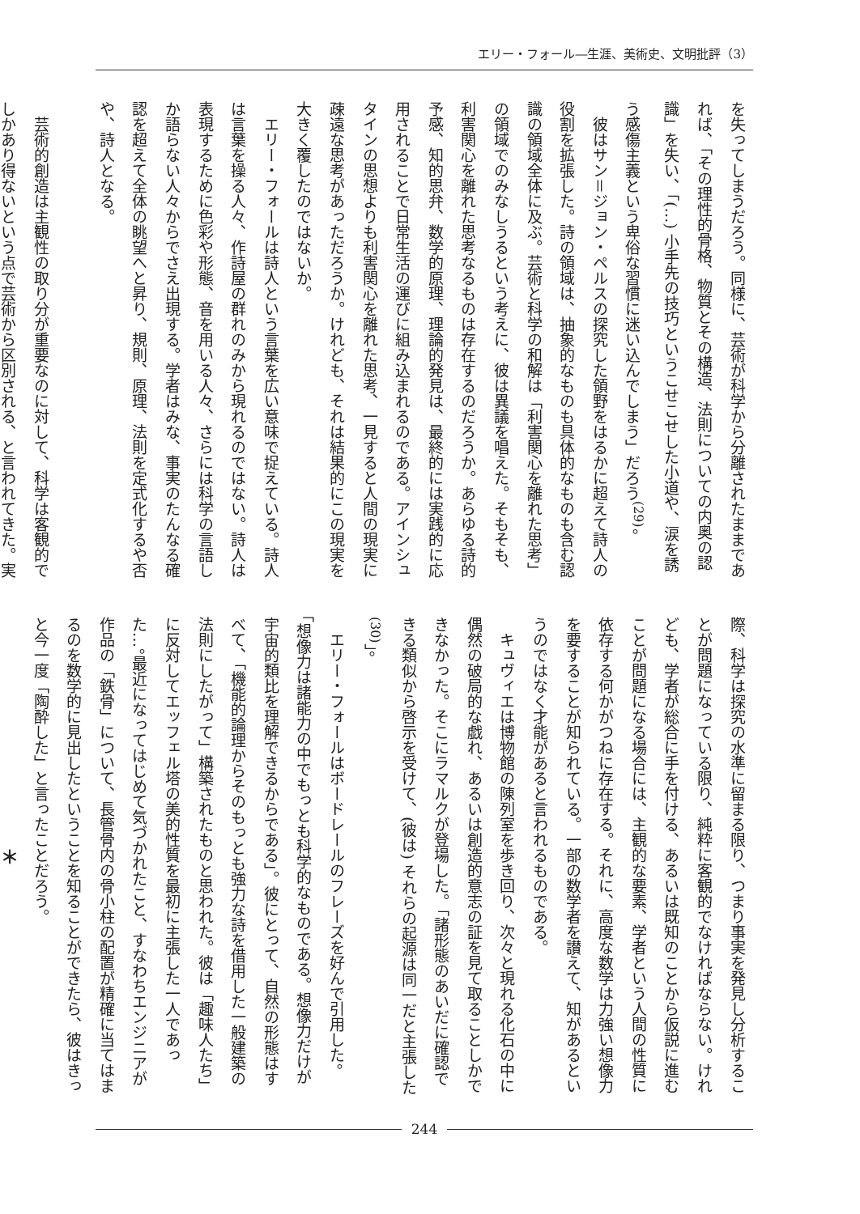エリー・フォール―生涯、美術史、文明批評（3）
を失ってしまうだろう。同様に、芸術が科学から分離されたままであれば、「その理性的骨格、物質とその構造、法則についての内奥の認識」を失い、「(…) 小手先の技巧というこせこせした小道や、涙を誘う感傷主義という卑俗な習慣に迷い込んでしまう」だろう<sup>(29)</sup>。
彼はサン＝ジョン・ペルスの探究した領野をはるかに超えて詩人の役割を拡張した。詩の領域は、抽象的なものも具体的なものも含む認識の領域全体に及ぶ。芸術と科学の和解は「利害関心を離れた思考」の領域でのみなしうるという考えに、彼は異議を唱えた。そもそも、利害関心を離れた思考なるものは存在するのだろうか。あらゆる詩的予感、知的思弁、数学的原理、理論的発見は、最終的には実践的に応用されることで日常生活の運びに組み込まれるのである。アインシュタインの思想よりも利害関心を離れた思考、一見すると人間の現実に疎遠な思考があっただろうか。けれども、それは結果的にこの現実を大きく覆したのではないか。
エリー・フォールは詩人という言葉を広い意味で捉えている。詩人は言葉を操る人々、作詩屋の群れのみから現れるのではない。詩人は表現するために色彩や形態、音を用いる人々、さらには科学の言語しか語らない人々からでさえ出現する。学者はみな、事実のたんなる確認を超えて全体の眺望へと昇り、規則、原理、法則を定式化するや否や、詩人となる。
芸術的創造は主観性の取り分が重要なのに対して、科学は客観的でしかあり得ないという点で芸術から区別される、と言われてきた。実
際、科学は探究の水準に留まる限り、つまり事実を発見し分析することが問題になっている限り、純粋に客観的でなければならない。けれども、学者が総合に手を付ける、あるいは既知のことから仮説に進むことが問題になる場合には、主観的な要素、学者という人間の性質に依存する何かがつねに存在する。それに、高度な数学は力強い想像力を要することが知られている。一部の数学者を讃えて、知があるというのではなく才能があると言われるものである。
キュヴィエは博物館の陳列室を歩き回り、次々と現れる化石の中に偶然の破局的な戯れ、あるいは創造的意志の証を見て取ることしかできなかった。そこにラマルクが登場した。「諸形態のあいだに確認できる類似から啓示を受けて、(彼は) それらの起源は同一だと主張した<sup>(30)</sup>」。
エリー・フォールはボードレールのフレーズを好んで引用した。「想像力は諸能力の中でもっとも科学的なものである。想像力だけが宇宙的類比を理解できるからである」。彼にとって、自然の形態はすべて、「機能的論理からそのもっとも強力な詩を借用した一般建築の法則にしたがって」構築されたものと思われた。彼は「趣味人たち」に反対してエッフェル塔の美的性質を最初に主張した一人であった…。最近になってはじめて気づかれたこと、すなわちエンジニアが作品の「鉄骨」について、長管骨内の骨小柱の配置が精確に当てはまるのを数学的に見出したということを知ることができたら、彼はきっと今一度「陶酔した」と言ったことだろう。
＊
244